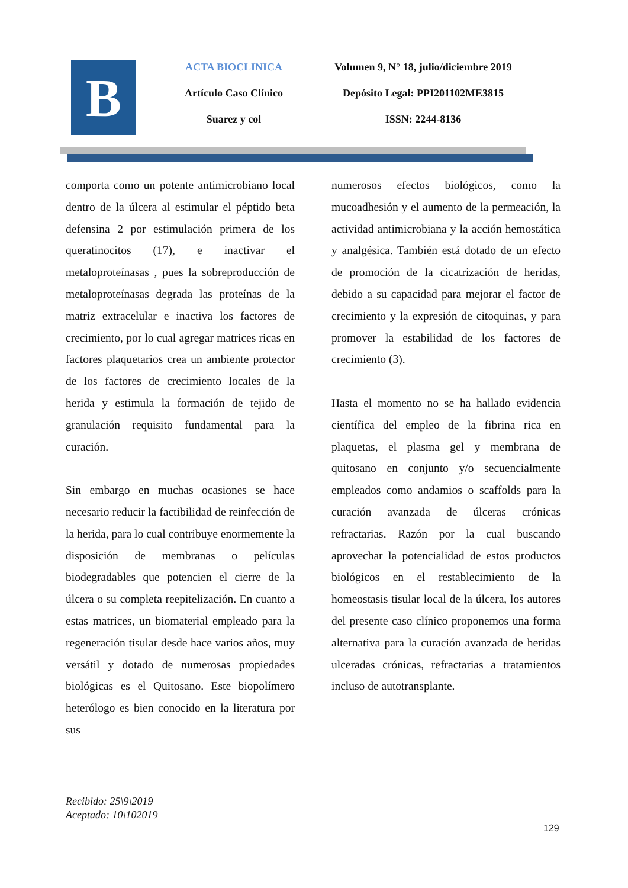B
ACTA BIOCLINICA
Artículo Caso Clínico
Suarez y col
Volumen 9, N° 18, julio/diciembre 2019
Depósito Legal: PPI201102ME3815
ISSN: 2244-8136
comporta como un potente antimicrobiano local dentro de la úlcera al estimular el péptido beta defensina 2 por estimulación primera de los queratinocitos (17), e inactivar el metaloproteínasas , pues la sobreproducción de metaloproteínasas degrada las proteínas de la matriz extracelular e inactiva los factores de crecimiento, por lo cual agregar matrices ricas en factores plaquetarios crea un ambiente protector de los factores de crecimiento locales de la herida y estimula la formación de tejido de granulación requisito fundamental para la curación.
Sin embargo en muchas ocasiones se hace necesario reducir la factibilidad de reinfección de la herida, para lo cual contribuye enormemente la disposición de membranas o películas biodegradables que potencien el cierre de la úlcera o su completa reepitelización. En cuanto a estas matrices, un biomaterial empleado para la regeneración tisular desde hace varios años, muy versátil y dotado de numerosas propiedades biológicas es el Quitosano. Este biopolímero heterólogo es bien conocido en la literatura por sus
numerosos efectos biológicos, como la mucoadhesión y el aumento de la permeación, la actividad antimicrobiana y la acción hemostática y analgésica. También está dotado de un efecto de promoción de la cicatrización de heridas, debido a su capacidad para mejorar el factor de crecimiento y la expresión de citoquinas, y para promover la estabilidad de los factores de crecimiento (3).
Hasta el momento no se ha hallado evidencia científica del empleo de la fibrina rica en plaquetas, el plasma gel y membrana de quitosano en conjunto y/o secuencialmente empleados como andamios o scaffolds para la curación avanzada de úlceras crónicas refractarias. Razón por la cual buscando aprovechar la potencialidad de estos productos biológicos en el restablecimiento de la homeostasis tisular local de la úlcera, los autores del presente caso clínico proponemos una forma alternativa para la curación avanzada de heridas ulceradas crónicas, refractarias a tratamientos incluso de autotransplante.
Recibido: 25\9\2019
Aceptado: 10\102019
129